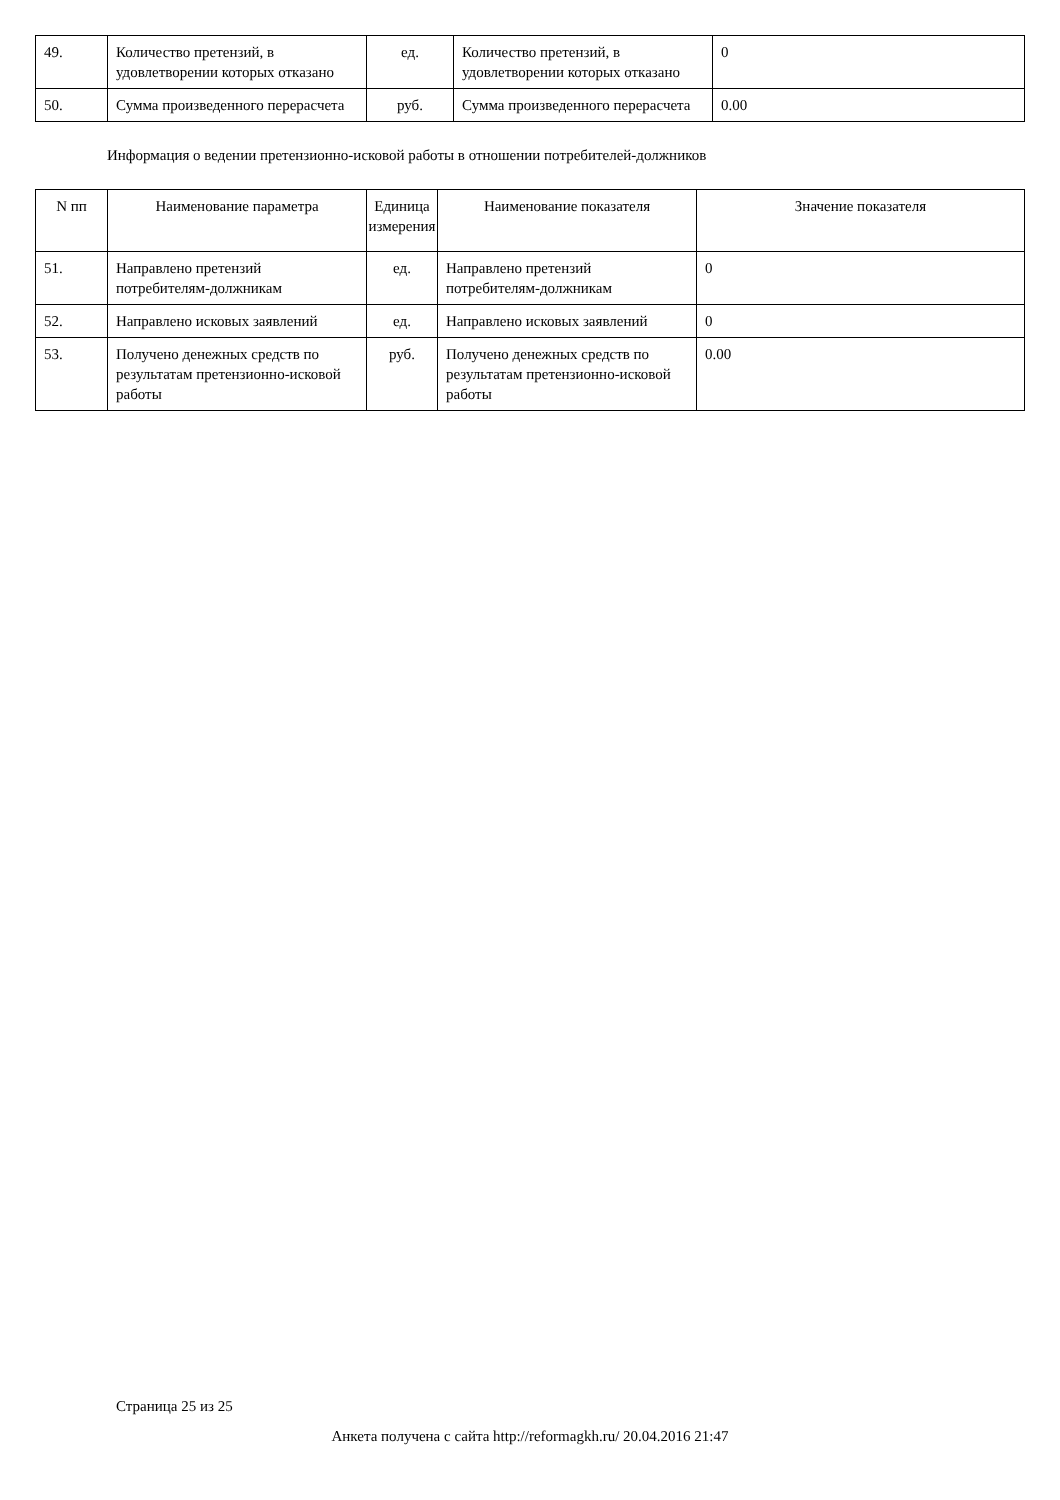| 49. | Количество претензий, в удовлетворении которых отказано | ед. | Количество претензий, в удовлетворении которых отказано | 0 |
| 50. | Сумма произведенного перерасчета | руб. | Сумма произведенного перерасчета | 0.00 |
Информация о ведении претензионно-исковой работы в отношении потребителей-должников
| N пп | Наименование параметра | Единица измерения | Наименование показателя | Значение показателя |
| --- | --- | --- | --- | --- |
| 51. | Направлено претензий потребителям-должникам | ед. | Направлено претензий потребителям-должникам | 0 |
| 52. | Направлено исковых заявлений | ед. | Направлено исковых заявлений | 0 |
| 53. | Получено денежных средств по результатам претензионно-исковой работы | руб. | Получено денежных средств по результатам претензионно-исковой работы | 0.00 |
Страница 25 из 25
Анкета получена с сайта http://reformagkh.ru/ 20.04.2016 21:47